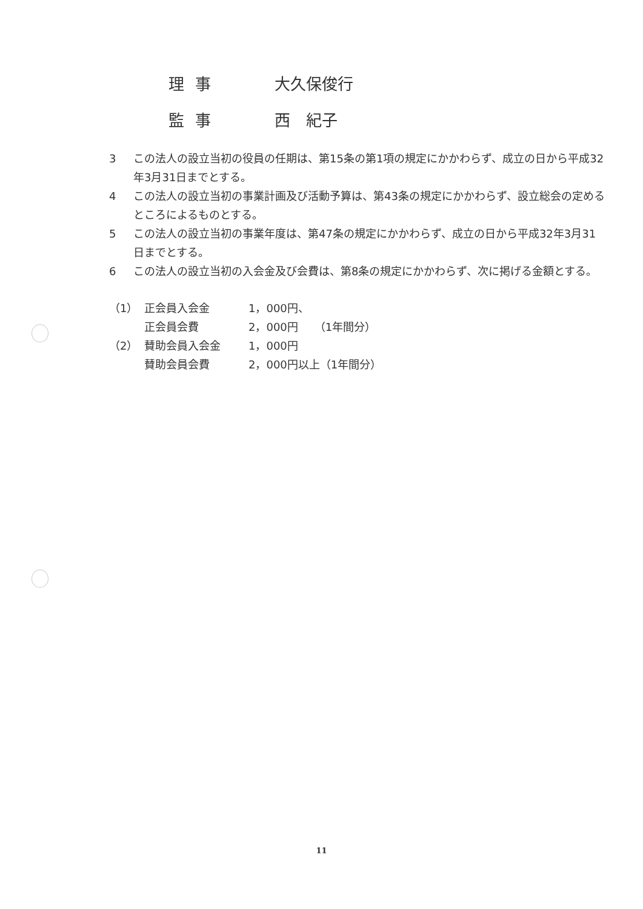理事 大久保俊行
監事 西　紀子
3 この法人の設立当初の役員の任期は、第15条の第1項の規定にかかわらず、成立の日から平成32年3月31日までとする。
4 この法人の設立当初の事業計画及び活動予算は、第43条の規定にかかわらず、設立総会の定めるところによるものとする。
5 この法人の設立当初の事業年度は、第47条の規定にかかわらず、成立の日から平成32年3月31日までとする。
6 この法人の設立当初の入会金及び会費は、第8条の規定にかかわらず、次に掲げる金額とする。
| （1） | 正会員入会金 | 1，000円、 |
| | 正会員会費 | 2，000円 （1年間分） |
| （2） | 賛助会員入会金 | 1，000円 |
| | 賛助会員会費 | 2，000円以上（1年間分） |
11